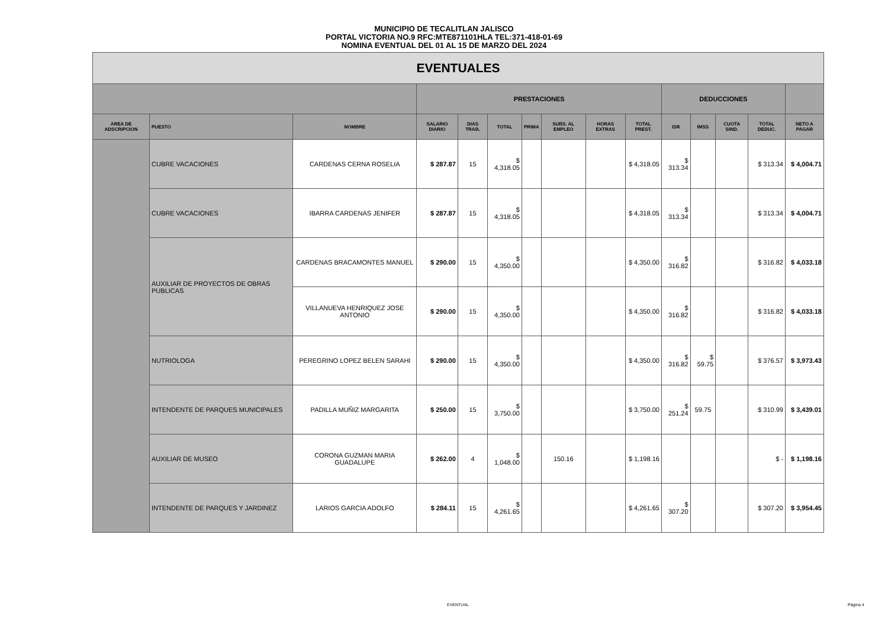MUNICIPIO DE TECALITLAN JALISCO
PORTAL VICTORIA NO.9 RFC:MTE871101HLA TEL:371-418-01-69
NOMINA EVENTUAL DEL 01 AL 15 DE MARZO DEL 2024
| EVENTUALES | | | | | | | | | | | | | | |
| --- | --- | --- | --- | --- | --- | --- | --- | --- | --- | --- | --- | --- | --- | --- |
| | | | PRESTACIONES | | | | | | | DEDUCCIONES | | | | |
| AREA DE ADSCRIPCION | PUESTO | NOMBRE | SALARIO DIARIO | DIAS TRAB. | TOTAL | PRIMA | SUBS. AL EMPLEO | HORAS EXTRAS | TOTAL PREST. | ISR | IMSS | CUOTA SIND. | TOTAL DEDUC. | NETO A PAGAR |
| | CUBRE VACACIONES | CARDENAS CERNA ROSELIA | $ 287.87 | 15 | $ 4,318.05 | | | | $ 4,318.05 | $ 313.34 | | | $ 313.34 | $ 4,004.71 |
| | CUBRE VACACIONES | IBARRA CARDENAS JENIFER | $ 287.87 | 15 | $ 4,318.05 | | | | $ 4,318.05 | $ 313.34 | | | $ 313.34 | $ 4,004.71 |
| | AUXILIAR DE PROYECTOS DE OBRAS PUBLICAS | CARDENAS BRACAMONTES MANUEL | $ 290.00 | 15 | $ 4,350.00 | | | | $ 4,350.00 | $ 316.82 | | | $ 316.82 | $ 4,033.18 |
| | | VILLANUEVA HENRIQUEZ JOSE ANTONIO | $ 290.00 | 15 | $ 4,350.00 | | | | $ 4,350.00 | $ 316.82 | | | $ 316.82 | $ 4,033.18 |
| | NUTRIOLOGA | PEREGRINO LOPEZ BELEN SARAHI | $ 290.00 | 15 | $ 4,350.00 | | | | $ 4,350.00 | $ 316.82 | $ 59.75 | | $ 376.57 | $ 3,973.43 |
| | INTENDENTE DE PARQUES MUNICIPALES | PADILLA MUÑIZ MARGARITA | $ 250.00 | 15 | $ 3,750.00 | | | | $ 3,750.00 | $ 251.24 | 59.75 | | $ 310.99 | $ 3,439.01 |
| | AUXILIAR DE MUSEO | CORONA GUZMAN MARIA GUADALUPE | $ 262.00 | 4 | $ 1,048.00 | | 150.16 | | $ 1,198.16 | | | | $ - | $ 1,198.16 |
| | INTENDENTE DE PARQUES Y JARDINEZ | LARIOS GARCIA ADOLFO | $ 284.11 | 15 | $ 4,261.65 | | | | $ 4,261.65 | $ 307.20 | | | $ 307.20 | $ 3,954.45 |
EVENTUAL Página 4